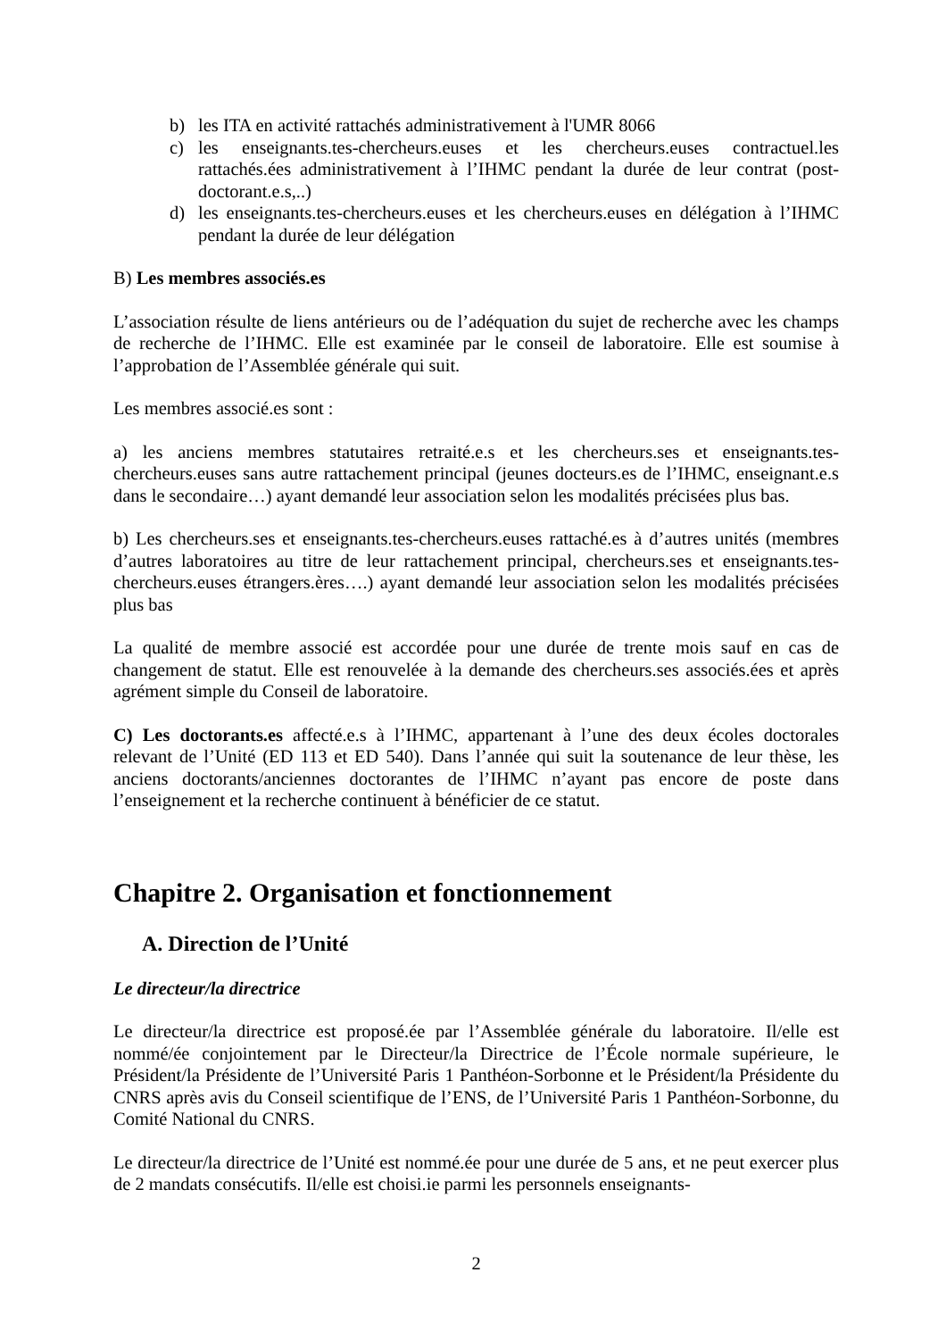b) les ITA en activité rattachés administrativement à l'UMR 8066
c) les enseignants.tes-chercheurs.euses et les chercheurs.euses contractuel.les rattachés.ées administrativement à l’IHMC pendant la durée de leur contrat (post-doctorant.e.s,..)
d) les enseignants.tes-chercheurs.euses et les chercheurs.euses en délégation à l’IHMC pendant la durée de leur délégation
B) Les membres associés.es
L’association résulte de liens antérieurs ou de l’adéquation du sujet de recherche avec les champs de recherche de l’IHMC. Elle est examinée par le conseil de laboratoire. Elle est soumise à l’approbation de l’Assemblée générale qui suit.
Les membres associé.es sont :
a) les anciens membres statutaires retraité.e.s et les chercheurs.ses et enseignants.tes-chercheurs.euses sans autre rattachement principal (jeunes docteurs.es de l’IHMC, enseignant.e.s dans le secondaire…) ayant demandé leur association selon les modalités précisées plus bas.
b) Les chercheurs.ses et enseignants.tes-chercheurs.euses rattaché.es à d’autres unités (membres d’autres laboratoires au titre de leur rattachement principal, chercheurs.ses et enseignants.tes-chercheurs.euses étrangers.ères….) ayant demandé leur association selon les modalités précisées plus bas
La qualité de membre associé est accordée pour une durée de trente mois sauf en cas de changement de statut. Elle est renouvelée à la demande des chercheurs.ses associés.ées et après agrément simple du Conseil de laboratoire.
C) Les doctorants.es affecté.e.s à l’IHMC, appartenant à l’une des deux écoles doctorales relevant de l’Unité (ED 113 et ED 540). Dans l’année qui suit la soutenance de leur thèse, les anciens doctorants/anciennes doctorantes de l’IHMC n’ayant pas encore de poste dans l’enseignement et la recherche continuent à bénéficier de ce statut.
Chapitre 2. Organisation et fonctionnement
A. Direction de l’Unité
Le directeur/la directrice
Le directeur/la directrice est proposé.ée par l’Assemblée générale du laboratoire. Il/elle est nommé/ée conjointement par le Directeur/la Directrice de l’École normale supérieure, le Président/la Présidente de l’Université Paris 1 Panthéon-Sorbonne et le Président/la Présidente du CNRS après avis du Conseil scientifique de l’ENS, de l’Université Paris 1 Panthéon-Sorbonne, du Comité National du CNRS.
Le directeur/la directrice de l’Unité est nommé.ée pour une durée de 5 ans, et ne peut exercer plus de 2 mandats consécutifs. Il/elle est choisi.ie parmi les personnels enseignants-
2